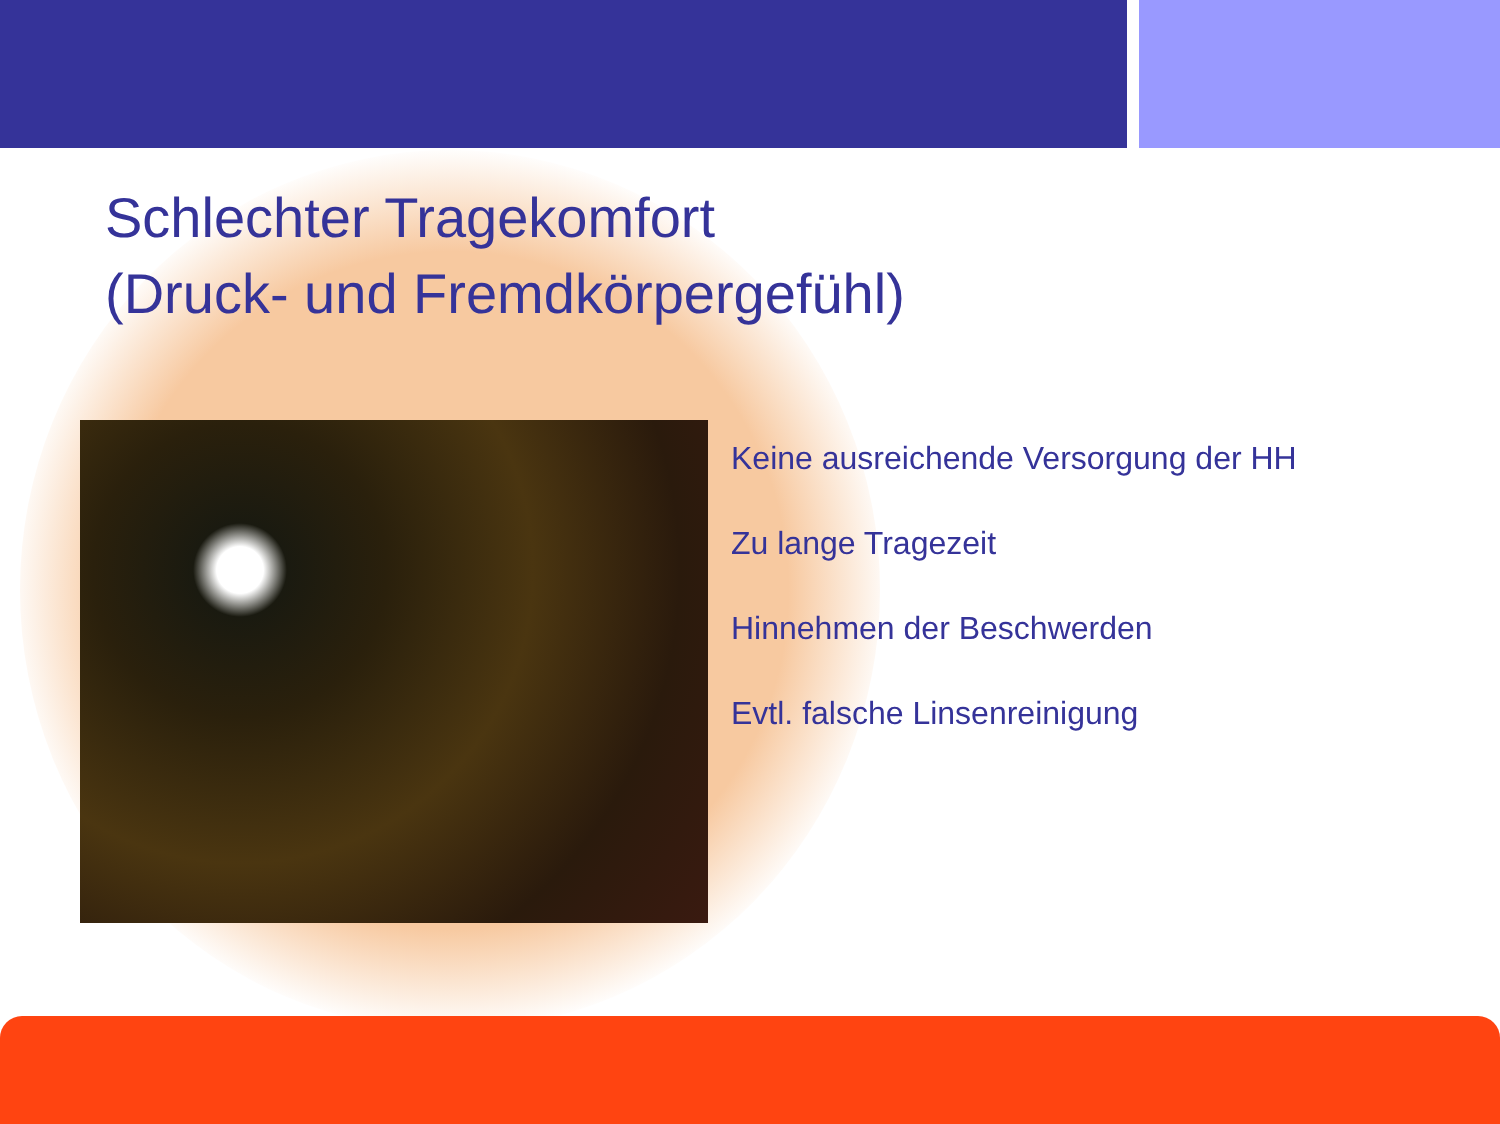Schlechter Tragekomfort
(Druck- und Fremdkörpergefühl)
Keine ausreichende Versorgung der HH
Zu lange Tragezeit
Hinnehmen der Beschwerden
Evtl. falsche Linsenreinigung